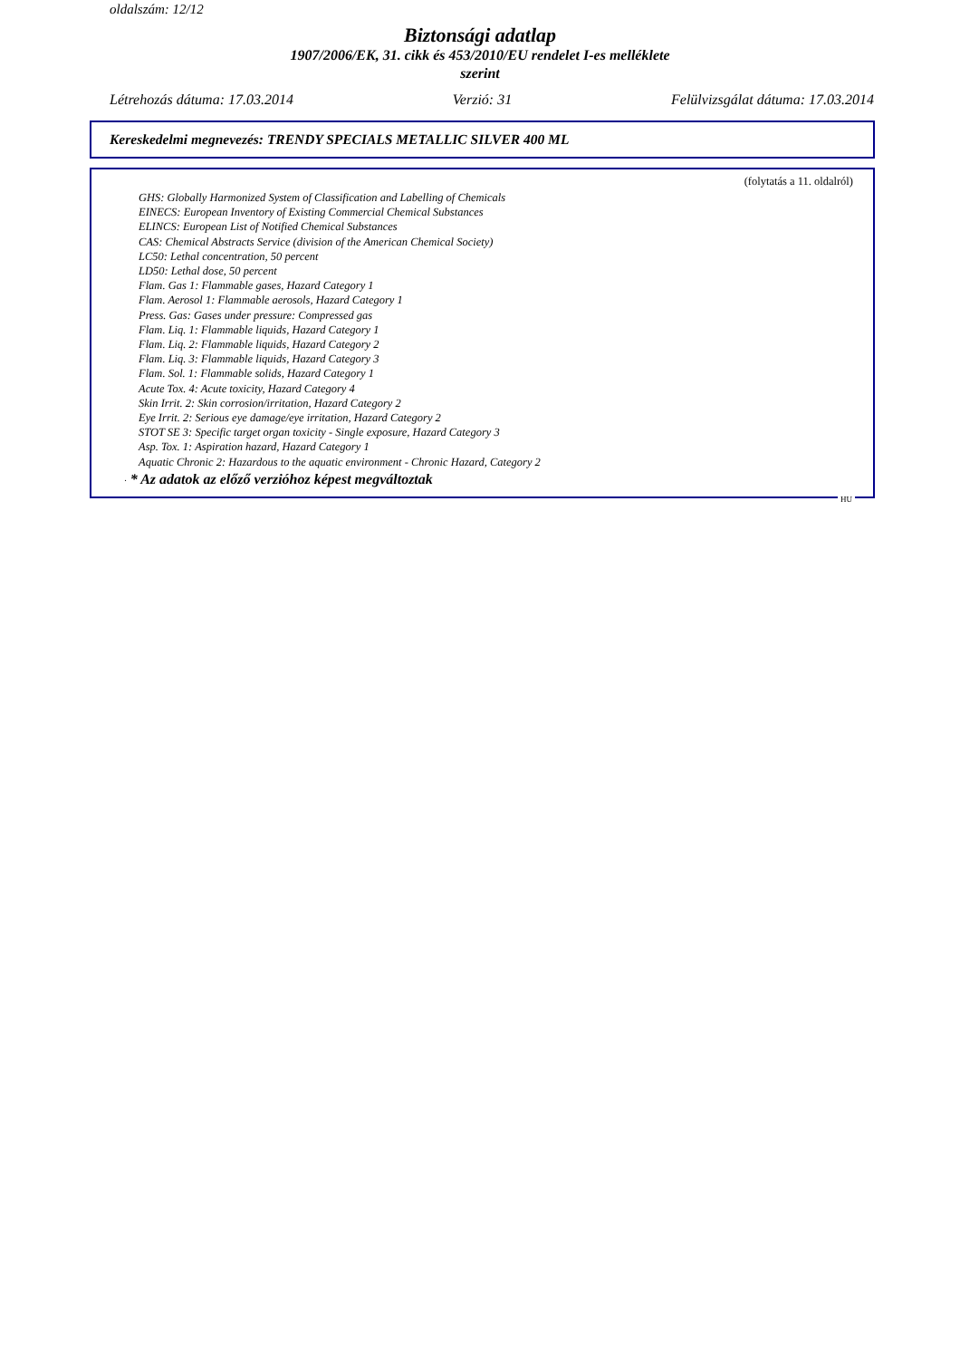oldalszám: 12/12
Biztonsági adatlap
1907/2006/EK, 31. cikk és 453/2010/EU rendelet I-es melléklete
szerint
Létrehozás dátuma: 17.03.2014 Verzió: 31 Felülvizsgálat dátuma: 17.03.2014
Kereskedelmi megnevezés: TRENDY SPECIALS METALLIC SILVER 400 ML
(folytatás a 11. oldalról)
GHS: Globally Harmonized System of Classification and Labelling of Chemicals
EINECS: European Inventory of Existing Commercial Chemical Substances
ELINCS: European List of Notified Chemical Substances
CAS: Chemical Abstracts Service (division of the American Chemical Society)
LC50: Lethal concentration, 50 percent
LD50: Lethal dose, 50 percent
Flam. Gas 1: Flammable gases, Hazard Category 1
Flam. Aerosol 1: Flammable aerosols, Hazard Category 1
Press. Gas: Gases under pressure: Compressed gas
Flam. Liq. 1: Flammable liquids, Hazard Category 1
Flam. Liq. 2: Flammable liquids, Hazard Category 2
Flam. Liq. 3: Flammable liquids, Hazard Category 3
Flam. Sol. 1: Flammable solids, Hazard Category 1
Acute Tox. 4: Acute toxicity, Hazard Category 4
Skin Irrit. 2: Skin corrosion/irritation, Hazard Category 2
Eye Irrit. 2: Serious eye damage/eye irritation, Hazard Category 2
STOT SE 3: Specific target organ toxicity - Single exposure, Hazard Category 3
Asp. Tox. 1: Aspiration hazard, Hazard Category 1
Aquatic Chronic 2: Hazardous to the aquatic environment - Chronic Hazard, Category 2
· * Az adatok az előző verzióhoz képest megváltoztak
HU